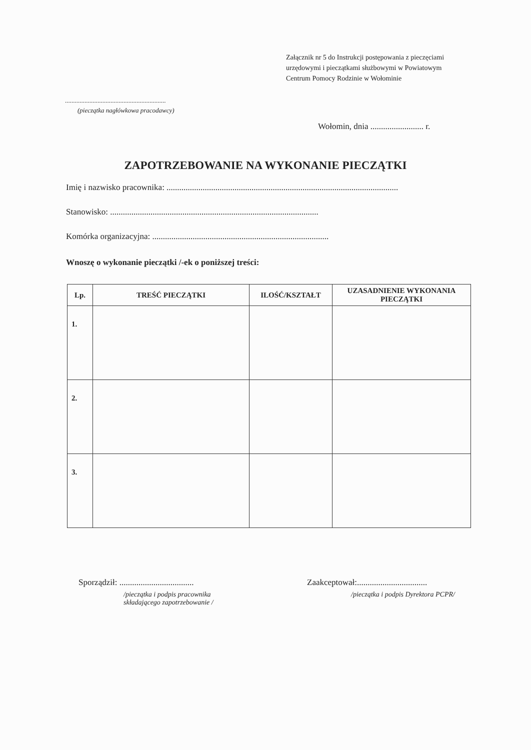Załącznik nr 5 do Instrukcji postępowania z pieczęciami
urzędowymi i pieczątkami służbowymi w Powiatowym
Centrum Pomocy Rodzinie w Wołominie
..............................................................
(pieczątka nagłówkowa pracodawcy)
Wołomin, dnia ......................... r.
ZAPOTRZEBOWANIE NA WYKONANIE PIECZĄTKI
Imię i nazwisko pracownika: .............................................................................................................
Stanowisko: ..................................................................................................
Komórka organizacyjna: ...................................................................................
Wnoszę o wykonanie pieczątki /-ek o poniższej treści:
| Lp. | TREŚĆ PIECZĄTKI | ILOŚĆ/KSZTAŁT | UZASADNIENIE WYKONANIA PIECZĄTKI |
| --- | --- | --- | --- |
| 1. | | | |
| 2. | | | |
| 3. | | | |
Sporządził: ...................................
/pieczątka i podpis pracownika
składającego zapotrzebowanie /
Zaakceptował:.................................
/pieczątka i podpis Dyrektora PCPR/